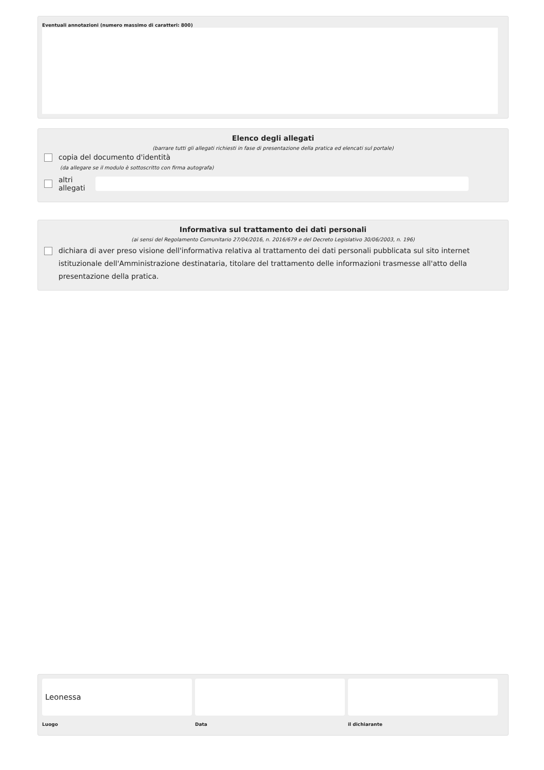Eventuali annotazioni (numero massimo di caratteri: 800)
Elenco degli allegati
(barrare tutti gli allegati richiesti in fase di presentazione della pratica ed elencati sul portale)
copia del documento d'identità
(da allegare se il modulo è sottoscritto con firma autografa)
altri allegati
Informativa sul trattamento dei dati personali
(ai sensi del Regolamento Comunitario 27/04/2016, n. 2016/679 e del Decreto Legislativo 30/06/2003, n. 196)
dichiara di aver preso visione dell'informativa relativa al trattamento dei dati personali pubblicata sul sito internet istituzionale dell'Amministrazione destinataria, titolare del trattamento delle informazioni trasmesse all'atto della presentazione della pratica.
Leonessa
Luogo Data il dichiarante